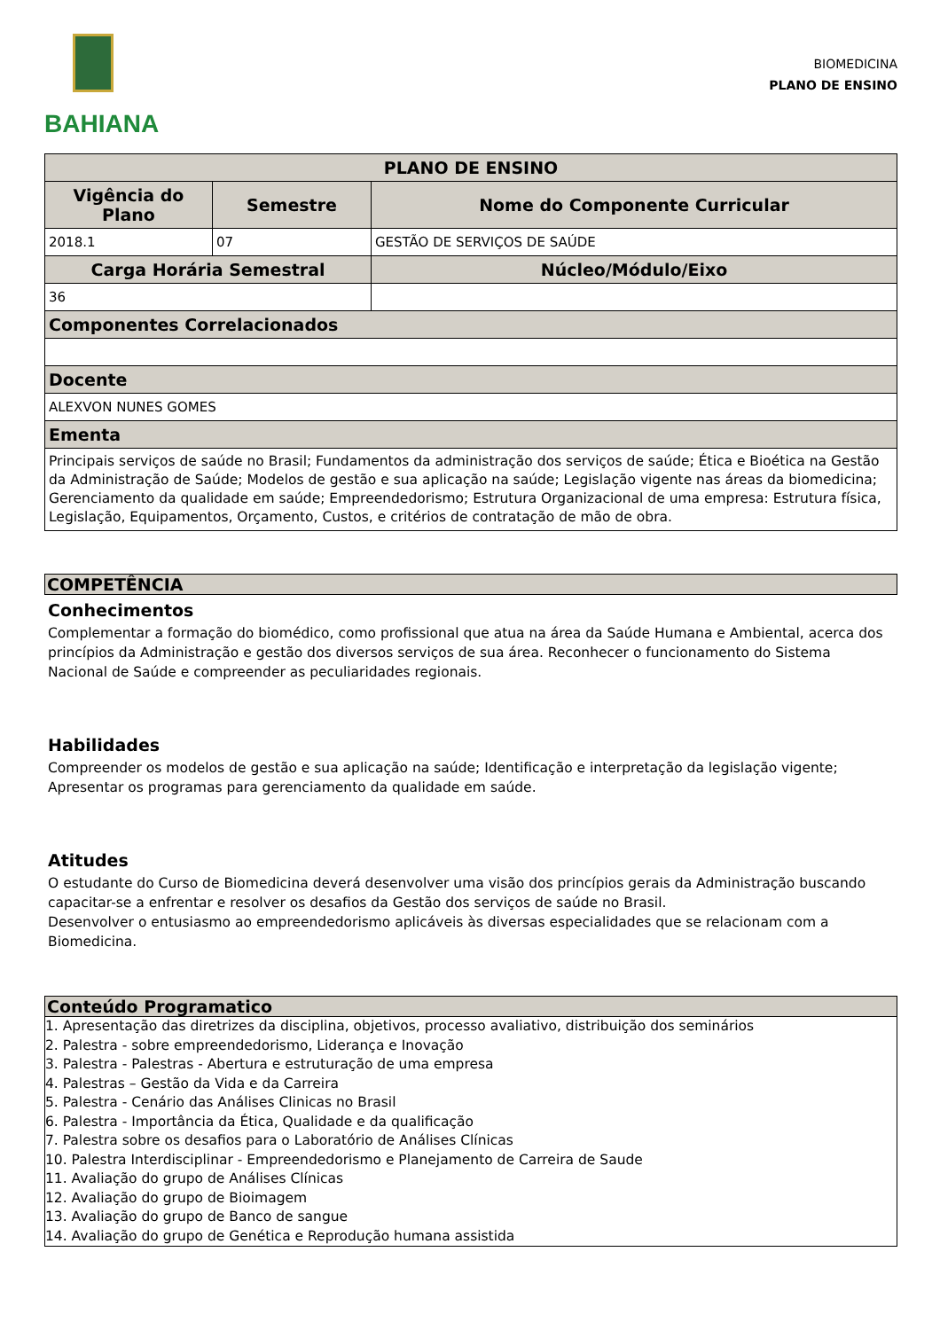BAHIANA
BIOMEDICINA
PLANO DE ENSINO
| PLANO DE ENSINO | | |
| --- | --- | --- |
| Vigência do Plano | Semestre | Nome do Componente Curricular |
| 2018.1 | 07 | GESTÃO DE SERVIÇOS DE SAÚDE |
| Carga Horária Semestral | | Núcleo/Módulo/Eixo |
| 36 | | |
| Componentes Correlacionados | | |
| Docente | | |
| ALEXVON NUNES GOMES | | |
| Ementa | | |
| Principais serviços de saúde no Brasil; Fundamentos da administração dos serviços de saúde; Ética e Bioética na Gestão da Administração de Saúde; Modelos de gestão e sua aplicação na saúde; Legislação vigente nas áreas da biomedicina; Gerenciamento da qualidade em saúde; Empreendedorismo; Estrutura Organizacional de uma empresa: Estrutura física, Legislação, Equipamentos, Orçamento, Custos, e critérios de contratação de mão de obra. | | |
COMPETÊNCIA
Conhecimentos
Complementar a formação do biomédico, como profissional que atua na área da Saúde Humana e Ambiental, acerca dos princípios da Administração e gestão dos diversos serviços de sua área. Reconhecer o funcionamento do Sistema Nacional de Saúde e compreender as peculiaridades regionais.
Habilidades
Compreender os modelos de gestão e sua aplicação na saúde; Identificação e interpretação da legislação vigente; Apresentar os programas para gerenciamento da qualidade em saúde.
Atitudes
O estudante do Curso de Biomedicina deverá desenvolver uma visão dos princípios gerais da Administração buscando capacitar-se a enfrentar e resolver os desafios da Gestão dos serviços de saúde no Brasil.
Desenvolver o entusiasmo ao empreendedorismo aplicáveis às diversas especialidades que se relacionam com a Biomedicina.
Conteúdo Programatico
1. Apresentação das diretrizes da disciplina, objetivos, processo avaliativo, distribuição dos seminários
2. Palestra - sobre empreendedorismo, Liderança e Inovação
3. Palestra - Palestras - Abertura e estruturação de uma empresa
4. Palestras – Gestão da Vida e da Carreira
5. Palestra - Cenário das Análises Clinicas no Brasil
6. Palestra - Importância da Ética, Qualidade e da qualificação
7. Palestra sobre os desafios para o Laboratório de Análises Clínicas
10. Palestra Interdisciplinar - Empreendedorismo e Planejamento de Carreira de Saude
11. Avaliação do grupo de Análises Clínicas
12. Avaliação do grupo de Bioimagem
13. Avaliação do grupo de Banco de sangue
14. Avaliação do grupo de Genética e Reprodução humana assistida